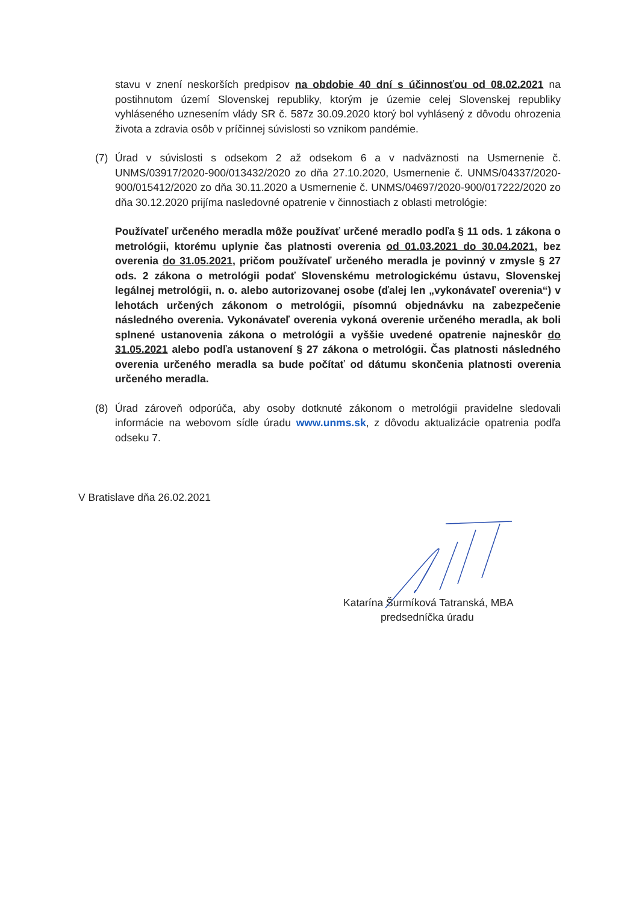stavu v znení neskorších predpisov na obdobie 40 dní s účinnosťou od 08.02.2021 na postihnutom území Slovenskej republiky, ktorým je územie celej Slovenskej republiky vyhláseného uznesením vlády SR č. 587z 30.09.2020 ktorý bol vyhlásený z dôvodu ohrozenia života a zdravia osôb v príčinnej súvislosti so vznikom pandémie.
(7) Úrad v súvislosti s odsekom 2 až odsekom 6 a v nadväznosti na Usmernenie č. UNMS/03917/2020-900/013432/2020 zo dňa 27.10.2020, Usmernenie č. UNMS/04337/2020-900/015412/2020 zo dňa 30.11.2020 a Usmernenie č. UNMS/04697/2020-900/017222/2020 zo dňa 30.12.2020 prijíma nasledovné opatrenie v činnostiach z oblasti metrológie:
Používateľ určeného meradla môže používať určené meradlo podľa § 11 ods. 1 zákona o metrológii, ktorému uplynie čas platnosti overenia od 01.03.2021 do 30.04.2021, bez overenia do 31.05.2021, pričom používateľ určeného meradla je povinný v zmysle § 27 ods. 2 zákona o metrológii podať Slovenskému metrologickému ústavu, Slovenskej legálnej metrológii, n. o. alebo autorizovanej osobe (ďalej len „vykonávateľ overenia“) v lehotách určených zákonom o metrológii, písomnú objednávku na zabezpečenie následného overenia. Vykonávateľ overenia vykoná overenie určeného meradla, ak boli splnené ustanovenia zákona o metrológii a vyššie uvedené opatrenie najneskôr do 31.05.2021 alebo podľa ustanovení § 27 zákona o metrológii. Čas platnosti následného overenia určeného meradla sa bude počítať od dátumu skončenia platnosti overenia určeného meradla.
(8) Úrad zároveň odporúča, aby osoby dotknuté zákonom o metrológii pravidelne sledovali informácie na webovom sídle úradu www.unms.sk, z dôvodu aktualizácie opatrenia podľa odseku 7.
V Bratislave dňa 26.02.2021
Katarína Šurmíková Tatranská, MBA
predsedníčka úradu